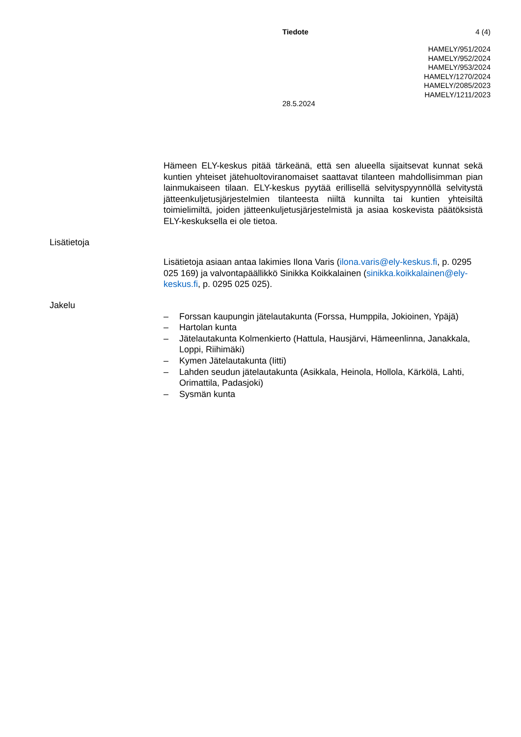Tiedote 4 (4)
HAMELY/951/2024
HAMELY/952/2024
HAMELY/953/2024
HAMELY/1270/2024
HAMELY/2085/2023
HAMELY/1211/2023
28.5.2024
Hämeen ELY-keskus pitää tärkeänä, että sen alueella sijaitsevat kunnat sekä kuntien yhteiset jätehuoltoviranomaiset saattavat tilanteen mahdollisimman pian lainmukaiseen tilaan. ELY-keskus pyytää erillisellä selvityspyynnöllä selvitystä jätteenkuljetusjärjestelmien tilanteesta niiltä kunnilta tai kuntien yhteisiltä toimielimiltä, joiden jätteenkuljetusjärjestelmistä ja asiaa koskevista päätöksistä ELY-keskuksella ei ole tietoa.
Lisätietoja
Lisätietoja asiaan antaa lakimies Ilona Varis (ilona.varis@ely-keskus.fi, p. 0295 025 169) ja valvontapäällikkö Sinikka Koikkalainen (sinikka.koikkalainen@ely-keskus.fi, p. 0295 025 025).
Jakelu
– Forssan kaupungin jätelautakunta (Forssa, Humppila, Jokioinen, Ypäjä)
– Hartolan kunta
– Jätelautakunta Kolmenkierto (Hattula, Hausjärvi, Hämeenlinna, Janakkala, Loppi, Riihimäki)
– Kymen Jätelautakunta (Iitti)
– Lahden seudun jätelautakunta (Asikkala, Heinola, Hollola, Kärkölä, Lahti, Orimattila, Padasjoki)
– Sysmän kunta